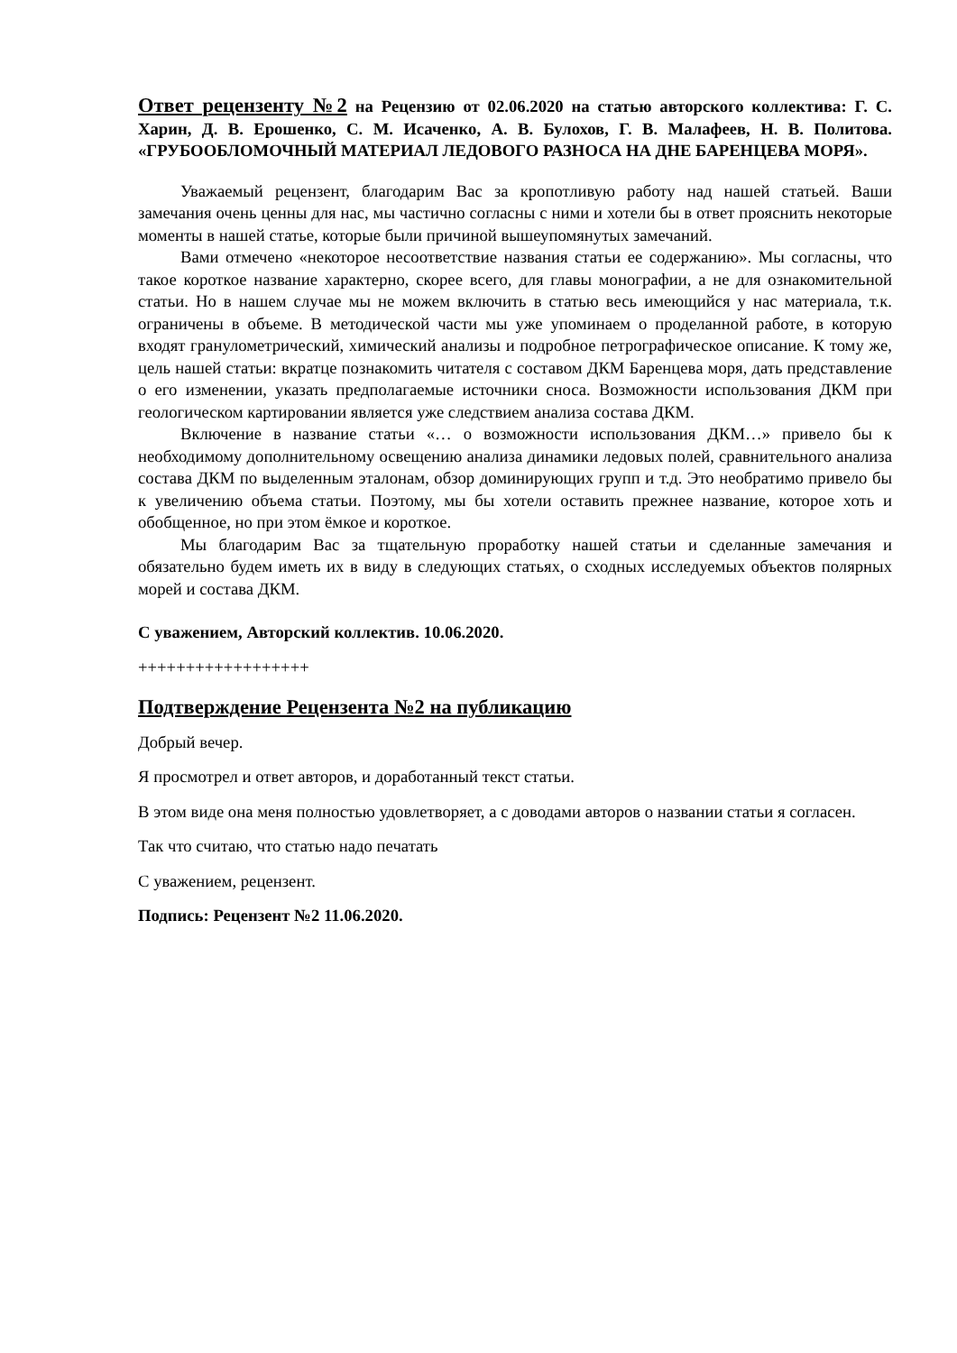Ответ рецензенту №2 на Рецензию от 02.06.2020 на статью авторского коллектива: Г. С. Харин, Д. В. Ерошенко, С. М. Исаченко, А. В. Булохов, Г. В. Малафеев, Н. В. Политова. «ГРУБООБЛОМОЧНЫЙ МАТЕРИАЛ ЛЕДОВОГО РАЗНОСА НА ДНЕ БАРЕНЦЕВА МОРЯ».
Уважаемый рецензент, благодарим Вас за кропотливую работу над нашей статьей. Ваши замечания очень ценны для нас, мы частично согласны с ними и хотели бы в ответ прояснить некоторые моменты в нашей статье, которые были причиной вышеупомянутых замечаний.
Вами отмечено «некоторое несоответствие названия статьи ее содержанию». Мы согласны, что такое короткое название характерно, скорее всего, для главы монографии, а не для ознакомительной статьи. Но в нашем случае мы не можем включить в статью весь имеющийся у нас материала, т.к. ограничены в объеме. В методической части мы уже упоминаем о проделанной работе, в которую входят гранулометрический, химический анализы и подробное петрографическое описание. К тому же, цель нашей статьи: вкратце познакомить читателя с составом ДКМ Баренцева моря, дать представление о его изменении, указать предполагаемые источники сноса. Возможности использования ДКМ при геологическом картировании является уже следствием анализа состава ДКМ.
Включение в название статьи «… о возможности использования ДКМ…» привело бы к необходимому дополнительному освещению анализа динамики ледовых полей, сравнительного анализа состава ДКМ по выделенным эталонам, обзор доминирующих групп и т.д. Это необратимо привело бы к увеличению объема статьи. Поэтому, мы бы хотели оставить прежнее название, которое хоть и обобщенное, но при этом ёмкое и короткое.
Мы благодарим Вас за тщательную проработку нашей статьи и сделанные замечания и обязательно будем иметь их в виду в следующих статьях, о сходных исследуемых объектов полярных морей и состава ДКМ.
С уважением, Авторский коллектив. 10.06.2020.
++++++++++++++++++
Подтверждение Рецензента №2 на публикацию
Добрый вечер.
Я просмотрел и ответ авторов, и доработанный текст статьи.
В этом виде она меня полностью удовлетворяет, а с доводами авторов о названии статьи я согласен.
Так что считаю, что статью надо печатать
С уважением, рецензент.
Подпись: Рецензент №2 11.06.2020.